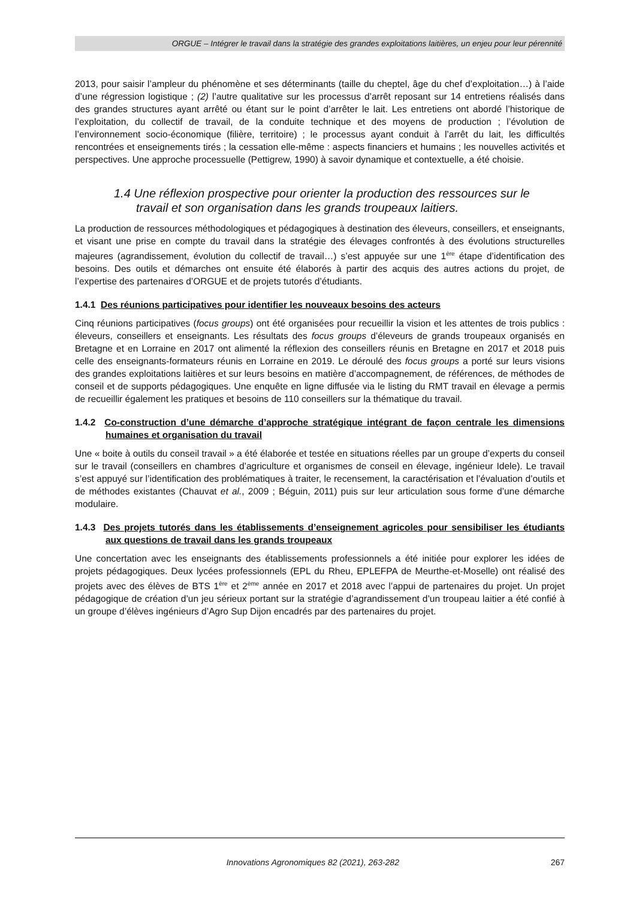ORGUE – Intégrer le travail dans la stratégie des grandes exploitations laitières, un enjeu pour leur pérennité
2013, pour saisir l’ampleur du phénomène et ses déterminants (taille du cheptel, âge du chef d’exploitation…) à l’aide d’une régression logistique ; (2) l’autre qualitative sur les processus d’arrêt reposant sur 14 entretiens réalisés dans des grandes structures ayant arrêté ou étant sur le point d’arrêter le lait. Les entretiens ont abordé l’historique de l’exploitation, du collectif de travail, de la conduite technique et des moyens de production ; l’évolution de l’environnement socio-économique (filière, territoire) ; le processus ayant conduit à l’arrêt du lait, les difficultés rencontrées et enseignements tirés ; la cessation elle-même : aspects financiers et humains ; les nouvelles activités et perspectives. Une approche processuelle (Pettigrew, 1990) à savoir dynamique et contextuelle, a été choisie.
1.4 Une réflexion prospective pour orienter la production des ressources sur le travail et son organisation dans les grands troupeaux laitiers.
La production de ressources méthodologiques et pédagogiques à destination des éleveurs, conseillers, et enseignants, et visant une prise en compte du travail dans la stratégie des élevages confrontés à des évolutions structurelles majeures (agrandissement, évolution du collectif de travail…) s’est appuyée sur une 1<sup>ère</sup> étape d’identification des besoins. Des outils et démarches ont ensuite été élaborés à partir des acquis des autres actions du projet, de l’expertise des partenaires d’ORGUE et de projets tutorés d’étudiants.
1.4.1 Des réunions participatives pour identifier les nouveaux besoins des acteurs
Cinq réunions participatives (focus groups) ont été organisées pour recueillir la vision et les attentes de trois publics : éleveurs, conseillers et enseignants. Les résultats des focus groups d’éleveurs de grands troupeaux organisés en Bretagne et en Lorraine en 2017 ont alimenté la réflexion des conseillers réunis en Bretagne en 2017 et 2018 puis celle des enseignants-formateurs réunis en Lorraine en 2019. Le déroulé des focus groups a porté sur leurs visions des grandes exploitations laitières et sur leurs besoins en matière d’accompagnement, de références, de méthodes de conseil et de supports pédagogiques. Une enquête en ligne diffusée via le listing du RMT travail en élevage a permis de recueillir également les pratiques et besoins de 110 conseillers sur la thématique du travail.
1.4.2 Co-construction d’une démarche d’approche stratégique intégrant de façon centrale les dimensions humaines et organisation du travail
Une « boite à outils du conseil travail » a été élaborée et testée en situations réelles par un groupe d’experts du conseil sur le travail (conseillers en chambres d’agriculture et organismes de conseil en élevage, ingénieur Idele). Le travail s’est appuyé sur l’identification des problématiques à traiter, le recensement, la caractérisation et l’évaluation d’outils et de méthodes existantes (Chauvat et al., 2009 ; Béguin, 2011) puis sur leur articulation sous forme d’une démarche modulaire.
1.4.3 Des projets tutorés dans les établissements d’enseignement agricoles pour sensibiliser les étudiants aux questions de travail dans les grands troupeaux
Une concertation avec les enseignants des établissements professionnels a été initiée pour explorer les idées de projets pédagogiques. Deux lycées professionnels (EPL du Rheu, EPLEFPA de Meurthe-et-Moselle) ont réalisé des projets avec des élèves de BTS 1<sup>ère</sup> et 2<sup>ème</sup> année en 2017 et 2018 avec l’appui de partenaires du projet. Un projet pédagogique de création d’un jeu sérieux portant sur la stratégie d’agrandissement d’un troupeau laitier a été confié à un groupe d’élèves ingénieurs d’Agro Sup Dijon encadrés par des partenaires du projet.
Innovations Agronomiques 82 (2021), 263-282 267